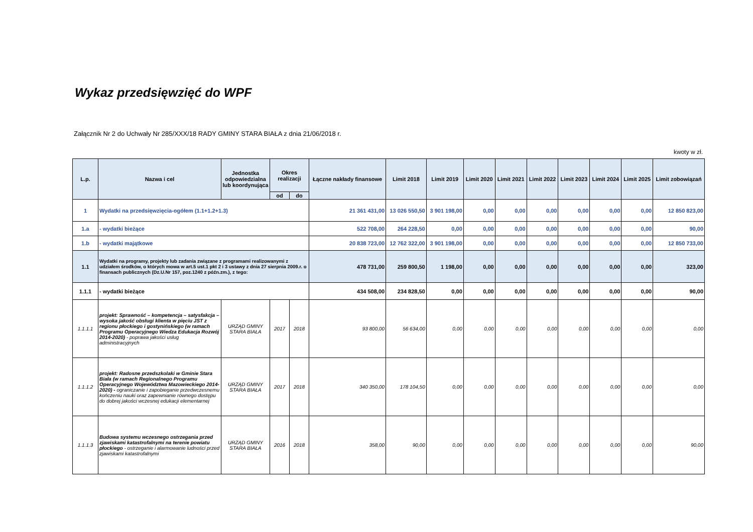Wykaz przedsięwzięć do WPF
Załącznik Nr 2 do Uchwały Nr 285/XXX/18 RADY GMINY STARA BIAŁA z dnia 21/06/2018 r.
kwoty w zł.
| L.p. | Nazwa i cel | Jednostka odpowiedzialna lub koordynująca | Okres realizacji | | Łączne nakłady finansowe | Limit 2018 | Limit 2019 | Limit 2020 | Limit 2021 | Limit 2022 | Limit 2023 | Limit 2024 | Limit 2025 | Limit zobowiązań |
| --- | --- | --- | --- | --- | --- | --- | --- | --- | --- | --- | --- | --- | --- | --- |
| | | | od | do | | | | | | | | | | |
| 1 | Wydatki na przedsięwzięcia-ogółem (1.1+1.2+1.3) | | | | 21 361 431,00 | 13 026 550,50 | 3 901 198,00 | 0,00 | 0,00 | 0,00 | 0,00 | 0,00 | 0,00 | 12 850 823,00 |
| 1.a | - wydatki bieżące | | | | 522 708,00 | 264 228,50 | 0,00 | 0,00 | 0,00 | 0,00 | 0,00 | 0,00 | 0,00 | 90,00 |
| 1.b | - wydatki majątkowe | | | | 20 838 723,00 | 12 762 322,00 | 3 901 198,00 | 0,00 | 0,00 | 0,00 | 0,00 | 0,00 | 0,00 | 12 850 733,00 |
| 1.1 | Wydatki na programy, projekty lub zadania związane z programami realizowanymi z udziałem środków, o których mowa w art.5 ust.1 pkt 2 i 3 ustawy z dnia 27 sierpnia 2009.r. o finansach publicznych (Dz.U.Nr 157, poz.1240 z późn.zm.), z tego: | | | | 478 731,00 | 259 800,50 | 1 198,00 | 0,00 | 0,00 | 0,00 | 0,00 | 0,00 | 0,00 | 323,00 |
| 1.1.1 | - wydatki bieżące | | | | 434 508,00 | 234 828,50 | 0,00 | 0,00 | 0,00 | 0,00 | 0,00 | 0,00 | 0,00 | 90,00 |
| 1.1.1.1 | projekt: Sprawność – kompetencja – satysfakcja – wysoka jakość obsługi klienta w pięciu JST z regionu płockiego i gostynińskiego (w ramach Programu Operacyjnego Wiedza Edukacja Rozwój 2014-2020) - poprawa jakości usług administracyjnych | URZĄD GMINY STARA BIAŁA | 2017 | 2018 | 93 800,00 | 56 634,00 | 0,00 | 0,00 | 0,00 | 0,00 | 0,00 | 0,00 | 0,00 | 0,00 |
| 1.1.1.2 | projekt: Radosne przedszkolaki w Gminie Stara Biała (w ramach Regionalnego Programu Operacyjnego Województwa Mazowieckiego 2014-2020) - ograniczanie i zapobieganie przedwczesnemu kończeniu nauki oraz zapewnianie równego dostępu do dobrej jakości wczesnej edukacji elementarnej | URZĄD GMINY STARA BIAŁA | 2017 | 2018 | 340 350,00 | 178 104,50 | 0,00 | 0,00 | 0,00 | 0,00 | 0,00 | 0,00 | 0,00 | 0,00 |
| 1.1.1.3 | Budowa systemu wczesnego ostrzegania przed zjawiskami katastrofalnymi na terenie powiatu płockiego - ostrzeganie i alarmowanie ludności przed zjawiskami katastrofalnymi | URZĄD GMINY STARA BIAŁA | 2016 | 2018 | 358,00 | 90,00 | 0,00 | 0,00 | 0,00 | 0,00 | 0,00 | 0,00 | 0,00 | 90,00 |